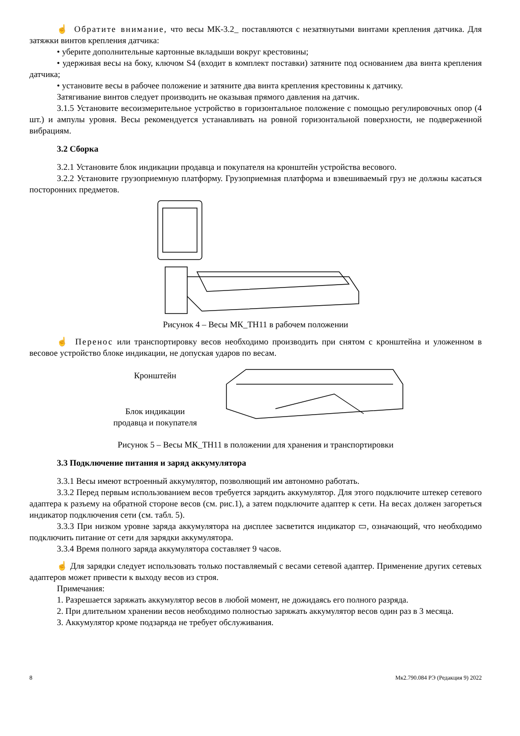☝ Обратите внимание, что весы МК-3.2_ поставляются с незатянутыми винтами крепления датчика. Для затяжки винтов крепления датчика:
• уберите дополнительные картонные вкладыши вокруг крестовины;
• удерживая весы на боку, ключом S4 (входит в комплект поставки) затяните под основанием два винта крепления датчика;
• установите весы в рабочее положение и затяните два винта крепления крестовины к датчику.
Затягивание винтов следует производить не оказывая прямого давления на датчик.
3.1.5 Установите весоизмерительное устройство в горизонтальное положение с помощью регулировочных опор (4 шт.) и ампулы уровня. Весы рекомендуется устанавливать на ровной горизонтальной поверхности, не подверженной вибрациям.
3.2 Сборка
3.2.1 Установите блок индикации продавца и покупателя на кронштейн устройства весового.
3.2.2 Установите грузоприемную платформу. Грузоприемная платформа и взвешиваемый груз не должны касаться посторонних предметов.
Рисунок 4 – Весы МК_ТН11 в рабочем положении
☝ Перенос или транспортировку весов необходимо производить при снятом с кронштейна и уложенном в весовое устройство блоке индикации, не допуская ударов по весам.
Кронштейн
Блок индикации
продавца и покупателя
Рисунок 5 – Весы МК_ТН11 в положении для хранения и транспортировки
3.3 Подключение питания и заряд аккумулятора
3.3.1 Весы имеют встроенный аккумулятор, позволяющий им автономно работать.
3.3.2 Перед первым использованием весов требуется зарядить аккумулятор. Для этого подключите штекер сетевого адаптера к разъему на обратной стороне весов (см. рис.1), а затем подключите адаптер к сети. На весах должен загореться индикатор подключения сети (см. табл. 5).
3.3.3 При низком уровне заряда аккумулятора на дисплее засветится индикатор ▭, означающий, что необходимо подключить питание от сети для зарядки аккумулятора.
3.3.4 Время полного заряда аккумулятора составляет 9 часов.
☝ Для зарядки следует использовать только поставляемый с весами сетевой адаптер. Применение других сетевых адаптеров может привести к выходу весов из строя.
Примечания:
1. Разрешается заряжать аккумулятор весов в любой момент, не дожидаясь его полного разряда.
2. При длительном хранении весов необходимо полностью заряжать аккумулятор весов один раз в 3 месяца.
3. Аккумулятор кроме подзаряда не требует обслуживания.
8 Мк2.790.084 РЭ (Редакция 9) 2022